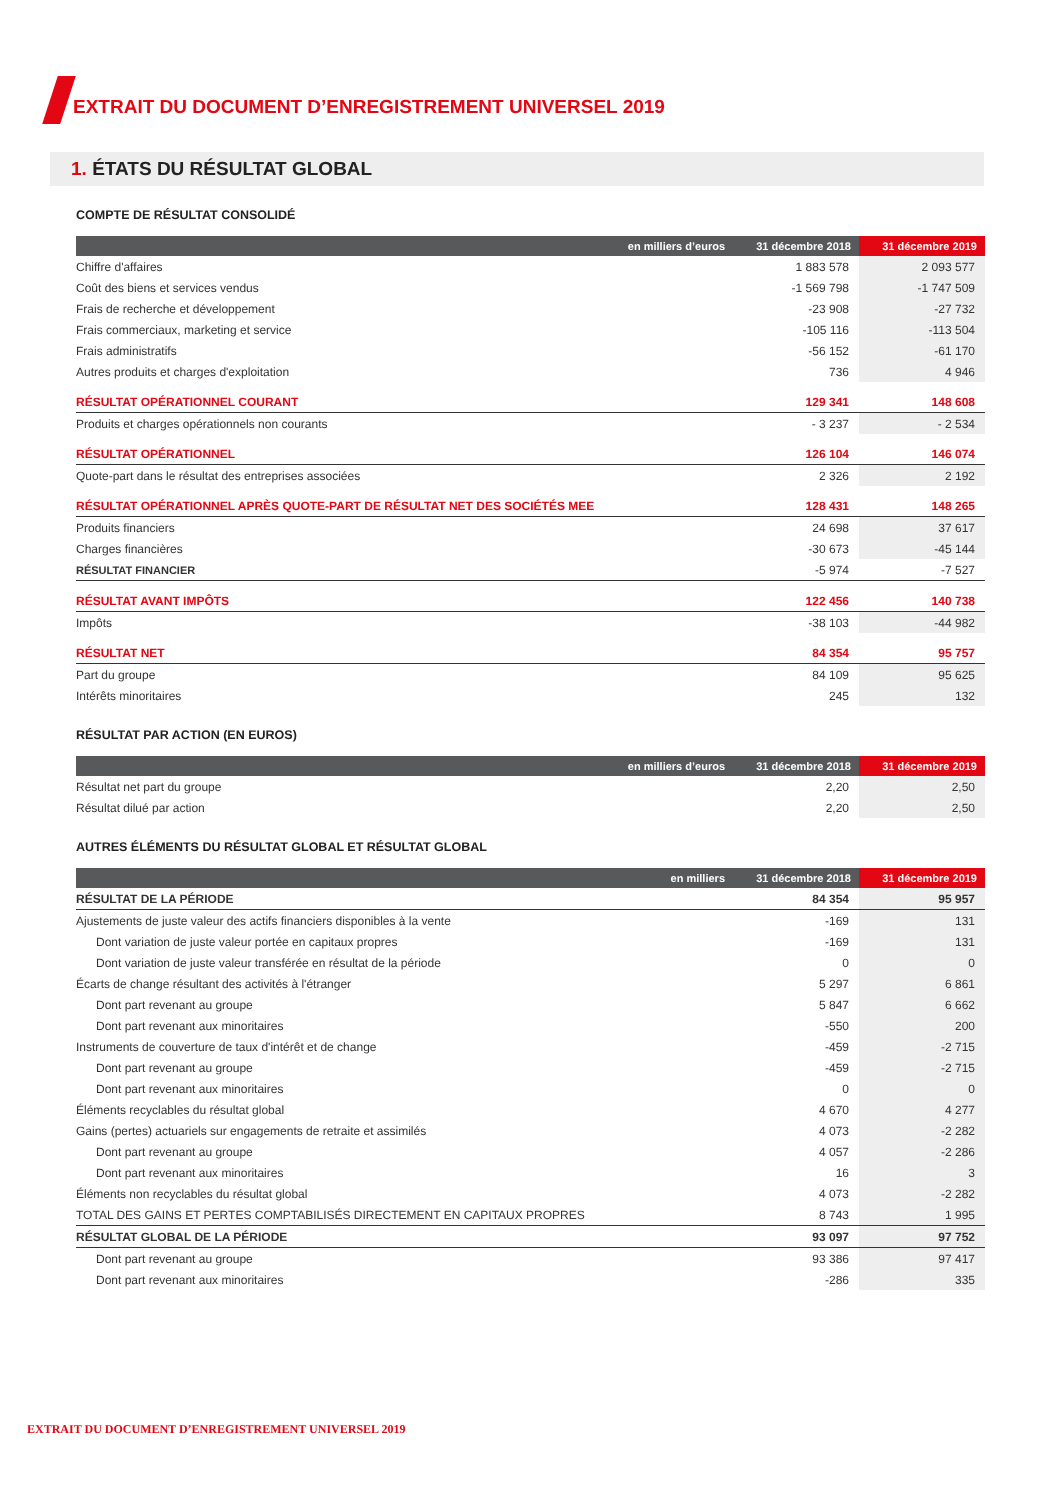EXTRAIT DU DOCUMENT D’ENREGISTREMENT UNIVERSEL 2019
1. ÉTATS DU RÉSULTAT GLOBAL
COMPTE DE RÉSULTAT CONSOLIDÉ
| en milliers d’euros | 31 décembre 2018 | 31 décembre 2019 |
| --- | --- | --- |
| Chiffre d'affaires | 1 883 578 | 2 093 577 |
| Coût des biens et services vendus | -1 569 798 | -1 747 509 |
| Frais de recherche et développement | -23 908 | -27 732 |
| Frais commerciaux, marketing et service | -105 116 | -113 504 |
| Frais administratifs | -56 152 | -61 170 |
| Autres produits et charges d'exploitation | 736 | 4 946 |
| RÉSULTAT OPÉRATIONNEL COURANT | 129 341 | 148 608 |
| Produits et charges opérationnels non courants | - 3 237 | - 2 534 |
| RÉSULTAT OPÉRATIONNEL | 126 104 | 146 074 |
| Quote-part dans le résultat des entreprises associées | 2 326 | 2 192 |
| RÉSULTAT OPÉRATIONNEL APRÈS QUOTE-PART DE RÉSULTAT NET DES SOCIÉTÉS MEE | 128 431 | 148 265 |
| Produits financiers | 24 698 | 37 617 |
| Charges financières | -30 673 | -45 144 |
| RÉSULTAT FINANCIER | -5 974 | -7 527 |
| RÉSULTAT AVANT IMPÔTS | 122 456 | 140 738 |
| Impôts | -38 103 | -44 982 |
| RÉSULTAT NET | 84 354 | 95 757 |
| Part du groupe | 84 109 | 95 625 |
| Intérêts minoritaires | 245 | 132 |
RÉSULTAT PAR ACTION (EN EUROS)
| en milliers d’euros | 31 décembre 2018 | 31 décembre 2019 |
| --- | --- | --- |
| Résultat net part du groupe | 2,20 | 2,50 |
| Résultat dilué par action | 2,20 | 2,50 |
AUTRES ÉLÉMENTS DU RÉSULTAT GLOBAL ET RÉSULTAT GLOBAL
| en milliers | 31 décembre 2018 | 31 décembre 2019 |
| --- | --- | --- |
| RÉSULTAT DE LA PÉRIODE | 84 354 | 95 957 |
| Ajustements de juste valeur des actifs financiers disponibles à la vente | -169 | 131 |
| Dont variation de juste valeur portée en capitaux propres | -169 | 131 |
| Dont variation de juste valeur transférée en résultat de la période | 0 | 0 |
| Écarts de change résultant des activités à l'étranger | 5 297 | 6 861 |
| Dont part revenant au groupe | 5 847 | 6 662 |
| Dont part revenant aux minoritaires | -550 | 200 |
| Instruments de couverture de taux d'intérêt et de change | -459 | -2 715 |
| Dont part revenant au groupe | -459 | -2 715 |
| Dont part revenant aux minoritaires | 0 | 0 |
| Éléments recyclables du résultat global | 4 670 | 4 277 |
| Gains (pertes) actuariels sur engagements de retraite et assimilés | 4 073 | -2 282 |
| Dont part revenant au groupe | 4 057 | -2 286 |
| Dont part revenant aux minoritaires | 16 | 3 |
| Éléments non recyclables du résultat global | 4 073 | -2 282 |
| TOTAL DES GAINS ET PERTES COMPTABILISÉS DIRECTEMENT EN CAPITAUX PROPRES | 8 743 | 1 995 |
| RÉSULTAT GLOBAL DE LA PÉRIODE | 93 097 | 97 752 |
| Dont part revenant au groupe | 93 386 | 97 417 |
| Dont part revenant aux minoritaires | -286 | 335 |
EXTRAIT DU DOCUMENT D’ENREGISTREMENT UNIVERSEL 2019